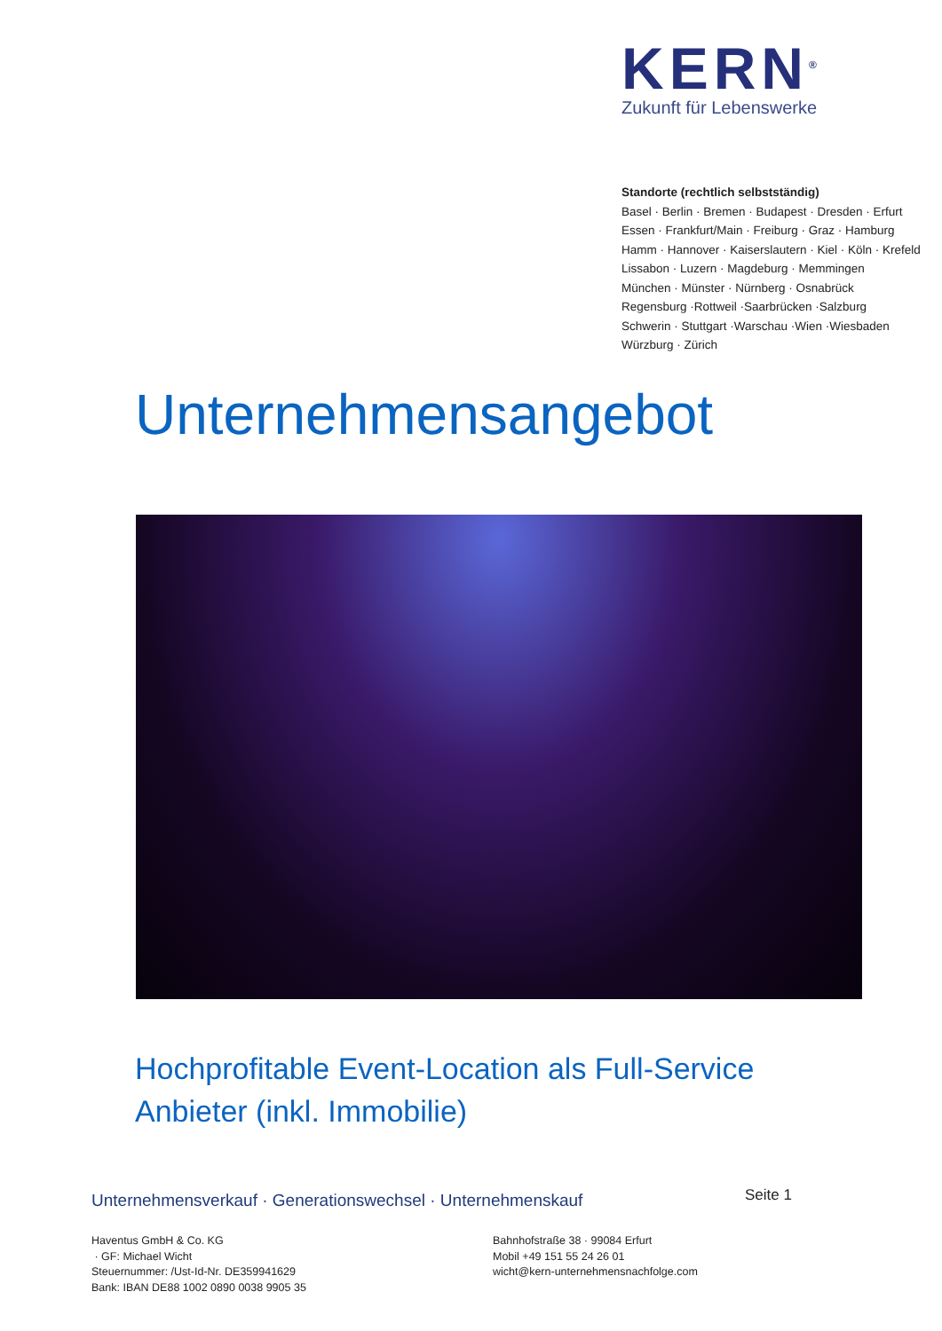KERN<sup>®</sup>
Zukunft für Lebenswerke
Standorte (rechtlich selbstständig)
Basel · Berlin · Bremen · Budapest · Dresden · Erfurt
Essen · Frankfurt/Main · Freiburg · Graz · Hamburg
Hamm · Hannover · Kaiserslautern · Kiel · Köln · Krefeld
Lissabon · Luzern · Magdeburg · Memmingen
München · Münster · Nürnberg · Osnabrück
Regensburg ·Rottweil ·Saarbrücken ·Salzburg
Schwerin · Stuttgart ·Warschau ·Wien ·Wiesbaden
Würzburg · Zürich
Unternehmensangebot
Hochprofitable Event-Location als Full-Service Anbieter (inkl. Immobilie)
Unternehmensverkauf · Generationswechsel · Unternehmenskauf
Seite 1
Haventus GmbH & Co. KG
· GF: Michael Wicht
Steuernummer: /Ust-Id-Nr. DE359941629
Bank: IBAN DE88 1002 0890 0038 9905 35
Bahnhofstraße 38 · 99084 Erfurt
Mobil +49 151 55 24 26 01
wicht@kern-unternehmensnachfolge.com